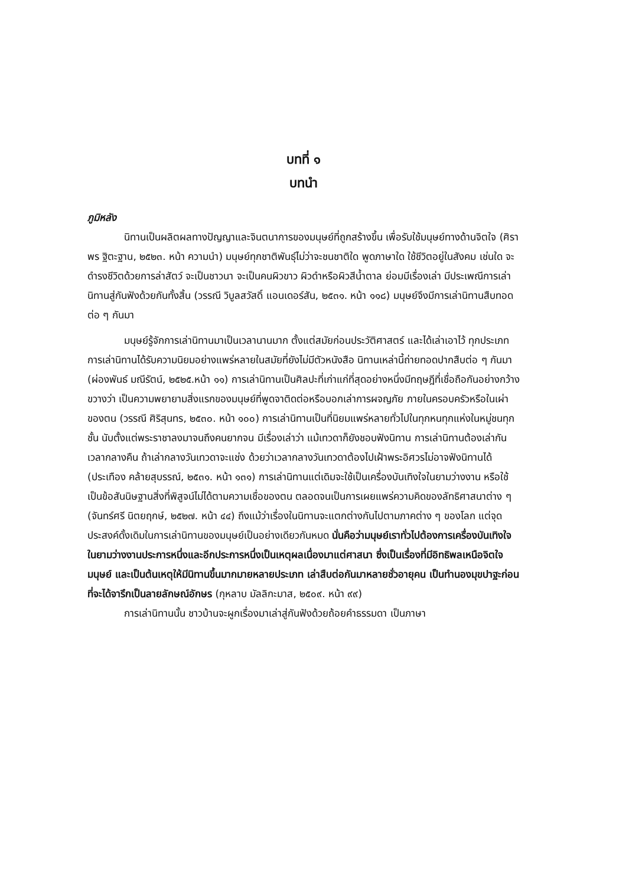บทที่ ๑
บทนำ
ภูมิหลัง
นิทานเป็นผลิตผลทางปัญญาและจินตนาการของมนุษย์ที่ถูกสร้างขึ้น เพื่อรับใช้มนุษย์ทางด้านจิตใจ (ศิราพร ฐิตะฐาน, ๒๕๒๓. หน้า ความนำ) มนุษย์ทุกชาติพันธุ์ไม่ว่าจะชนชาติใด พูดภาษาใด ใช้ชีวิตอยู่ในสังคม เช่นใด จะดำรงชีวิตด้วยการล่าสัตว์ จะเป็นชาวนา จะเป็นคนผิวขาว ผิวดำหรือผิวสีน้ำตาล ย่อมมีเรื่องเล่า มีประเพณีการเล่านิทานสู่กันฟังด้วยกันทั้งสิ้น (วรรณี วิบูลสวัสดิ์ แอนเดอร์สัน, ๒๕๓๑. หน้า ๑๑๘) มนุษย์จึงมีการเล่านิทานสืบทอดต่อ ๆ กันมา
มนุษย์รู้จักการเล่านิทานมาเป็นเวลานานมาก ตั้งแต่สมัยก่อนประวัติศาสตร์ และได้เล่าเอาไว้ ทุกประเภท การเล่านิทานได้รับความนิยมอย่างแพร่หลายในสมัยที่ยังไม่มีตัวหนังสือ นิทานเหล่านี้ถ่ายทอดปากสืบต่อ ๆ กันมา (ผ่องพันธ์ มณีรัตน์, ๒๕๒๕.หน้า ๑๑) การเล่านิทานเป็นศิลปะที่เก่าแก่ที่สุดอย่างหนึ่งมีทฤษฎีที่เชื่อถือกันอย่างกว้างขวางว่า เป็นความพยายามสิ่งแรกของมนุษย์ที่พูดจาติดต่อหรือบอกเล่าการผจญภัย ภายในครอบครัวหรือในเผ่าของตน (วรรณี ศิริสุนทร, ๒๕๓๐. หน้า ๑๐๐) การเล่านิทานเป็นที่นิยมแพร่หลายทั่วไปในทุกหนทุกแห่งในหมู่ชนทุกชั้น นับตั้งแต่พระราชาลงมาจนถึงคนยากจน มีเรื่องเล่าว่า แม้เทวดาก็ยังชอบฟังนิทาน การเล่านิทานต้องเล่ากันเวลากลางคืน ถ้าเล่ากลางวันเทวดาจะแช่ง ด้วยว่าเวลากลางวันเทวดาต้องไปเฝ้าพระอิศวรไม่อาจฟังนิทานได้ (ประเทือง คล้ายสุบรรณ์, ๒๕๓๑. หน้า ๑๓๑) การเล่านิทานแต่เดิมจะใช้เป็นเครื่องบันเทิงใจในยามว่างงาน หรือใช้เป็นข้อสันนิษฐานสิ่งที่พิสูจน์ไม่ได้ตามความเชื่อของตน ตลอดจนเป็นการเผยแพร่ความคิดของลัทธิศาสนาต่าง ๆ (จันทร์ศรี นิตยฤกษ์, ๒๕๒๗. หน้า ๔๔) ถึงแม้ว่าเรื่องในนิทานจะแตกต่างกันไปตามภาคต่าง ๆ ของโลก แต่จุดประสงค์ดั้งเดิมในการเล่านิทานของมนุษย์เป็นอย่างเดียวกันหมด นั่นคือว่ามนุษย์เราทั่วไปต้องการเครื่องบันเทิงใจในยามว่างงานประการหนึ่งและอีกประการหนึ่งเป็นเหตุผลเนื่องมาแต่ศาสนา ซึ่งเป็นเรื่องที่มีอิทธิพลเหนือจิตใจมนุษย์ และเป็นต้นเหตุให้มีนิทานขึ้นมากมายหลายประเภท เล่าสืบต่อกันมาหลายชั่วอายุคน เป็นทำนองมุขปาฐะก่อนที่จะได้จารึกเป็นลายลักษณ์อักษร (กุหลาบ มัลลิกะมาส, ๒๕๐๙. หน้า ๙๙)
การเล่านิทานนั้น ชาวบ้านจะผูกเรื่องมาเล่าสู่กันฟังด้วยถ้อยคำธรรมดา เป็นภาษา